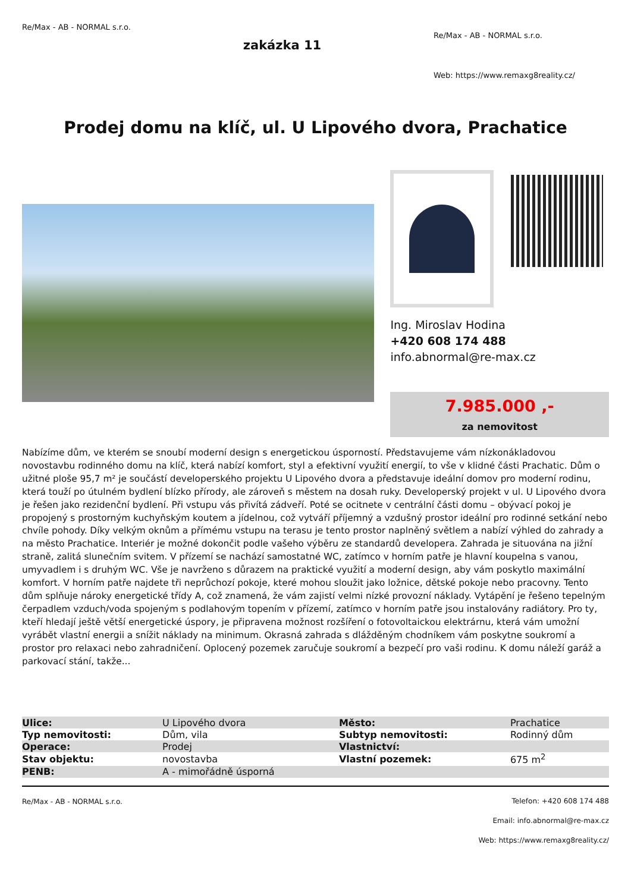Re/Max - AB - NORMAL s.r.o.
zakázka 11
Re/Max - AB - NORMAL s.r.o.
Web: https://www.remaxg8reality.cz/
Prodej domu na klíč, ul. U Lipového dvora, Prachatice
Ing. Miroslav Hodina
+420 608 174 488
info.abnormal@re-max.cz
7.985.000 ,-
za nemovitost
Nabízíme dům, ve kterém se snoubí moderní design s energetickou úsporností. Představujeme vám nízkonákladovou novostavbu rodinného domu na klíč, která nabízí komfort, styl a efektivní využití energií, to vše v klidné části Prachatic. Dům o užitné ploše 95,7 m² je součástí developerského projektu U Lipového dvora a představuje ideální domov pro moderní rodinu, která touží po útulném bydlení blízko přírody, ale zároveň s městem na dosah ruky. Developerský projekt v ul. U Lipového dvora je řešen jako rezidenční bydlení. Při vstupu vás přivítá zádveří. Poté se ocitnete v centrální části domu – obývací pokoj je propojený s prostorným kuchyňským koutem a jídelnou, což vytváří příjemný a vzdušný prostor ideální pro rodinné setkání nebo chvíle pohody. Díky velkým oknům a přímému vstupu na terasu je tento prostor naplněný světlem a nabízí výhled do zahrady a na město Prachatice. Interiér je možné dokončit podle vašeho výběru ze standardů developera. Zahrada je situována na jižní straně, zalitá slunečním svitem. V přízemí se nachází samostatné WC, zatímco v horním patře je hlavní koupelna s vanou, umyvadlem i s druhým WC. Vše je navrženo s důrazem na praktické využití a moderní design, aby vám poskytlo maximální komfort. V horním patře najdete tři neprůchozí pokoje, které mohou sloužit jako ložnice, dětské pokoje nebo pracovny. Tento dům splňuje nároky energetické třídy A, což znamená, že vám zajistí velmi nízké provozní náklady. Vytápění je řešeno tepelným čerpadlem vzduch/voda spojeným s podlahovým topením v přízemí, zatímco v horním patře jsou instalovány radiátory. Pro ty, kteří hledají ještě větší energetické úspory, je připravena možnost rozšíření o fotovoltaickou elektrárnu, která vám umožní vyrábět vlastní energii a snížit náklady na minimum. Okrasná zahrada s dlážděným chodníkem vám poskytne soukromí a prostor pro relaxaci nebo zahradničení. Oplocený pozemek zaručuje soukromí a bezpečí pro vaši rodinu. K domu náleží garáž a parkovací stání, takže...
| Ulice: | U Lipového dvora | Město: | Prachatice |
| Typ nemovitosti: | Dům, vila | Subtyp nemovitosti: | Rodinný dům |
| Operace: | Prodej | Vlastnictví: | |
| Stav objektu: | novostavba | Vlastní pozemek: | 675 m<sup>2</sup> |
| PENB: | A - mimořádně úsporná | | |
Re/Max - AB - NORMAL s.r.o.
Telefon: +420 608 174 488
Email: info.abnormal@re-max.cz
Web: https://www.remaxg8reality.cz/